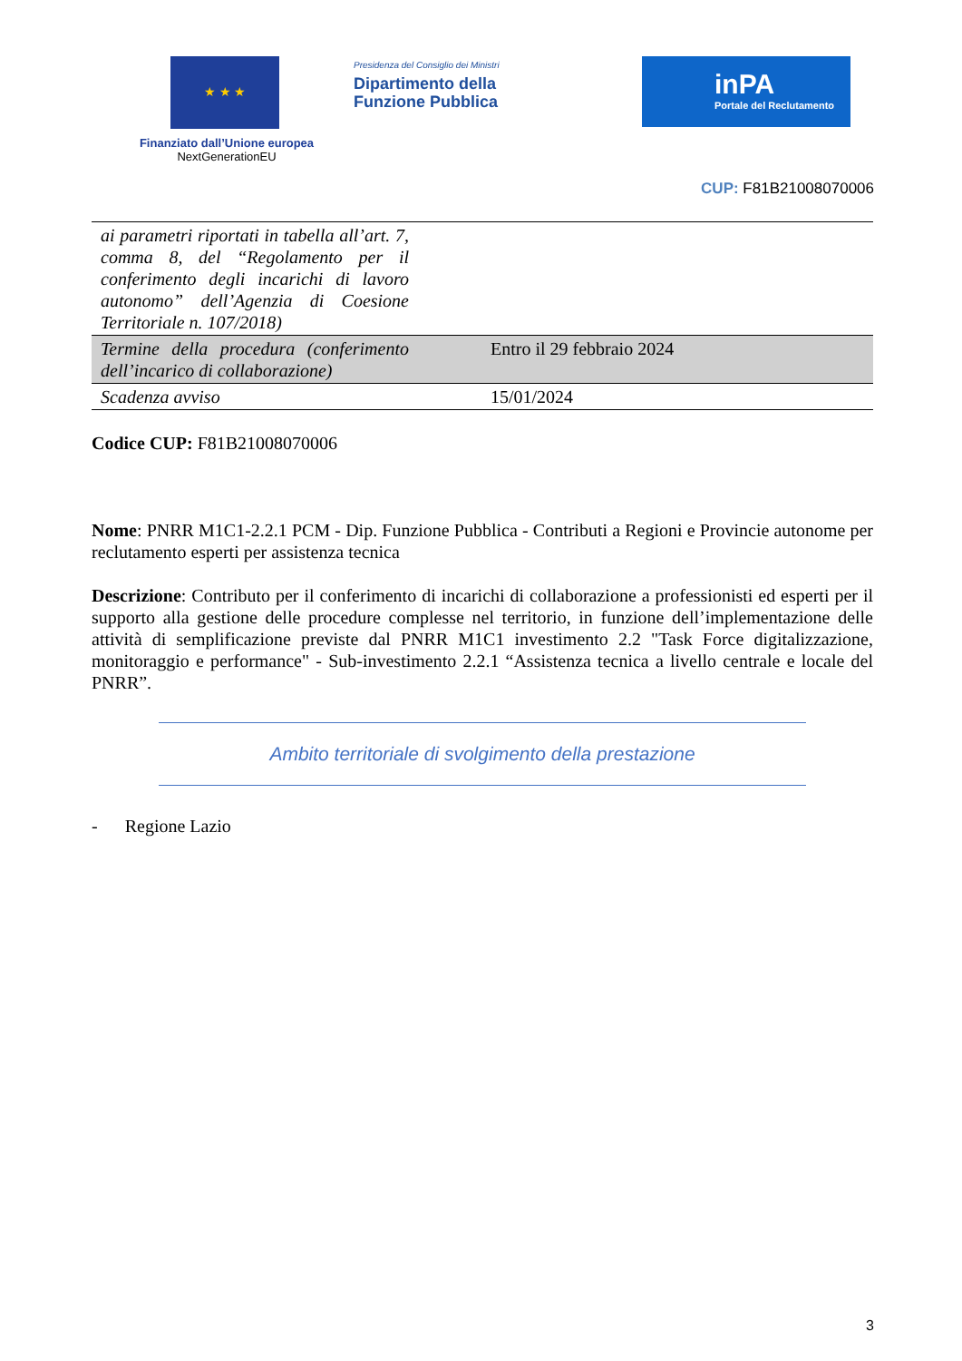★ ★ ★
Finanziato dall’Unione europea
NextGenerationEU
Presidenza del Consiglio dei Ministri
Dipartimento della
Funzione Pubblica
inPA
Portale del Reclutamento
CUP: F81B21008070006
| ai parametri riportati in tabella all’art. 7, comma 8, del “Regolamento per il conferimento degli incarichi di lavoro autonomo” dell’Agenzia di Coesione Territoriale n. 107/2018) | |
| Termine della procedura (conferimento dell’incarico di collaborazione) | Entro il 29 febbraio 2024 |
| Scadenza avviso | 15/01/2024 |
Codice CUP: F81B21008070006
Nome: PNRR M1C1-2.2.1 PCM - Dip. Funzione Pubblica - Contributi a Regioni e Provincie autonome per reclutamento esperti per assistenza tecnica
Descrizione: Contributo per il conferimento di incarichi di collaborazione a professionisti ed esperti per il supporto alla gestione delle procedure complesse nel territorio, in funzione dell’implementazione delle attività di semplificazione previste dal PNRR M1C1 investimento 2.2 "Task Force digitalizzazione, monitoraggio e performance" - Sub-investimento 2.2.1 “Assistenza tecnica a livello centrale e locale del PNRR”.
Ambito territoriale di svolgimento della prestazione
- Regione Lazio
3